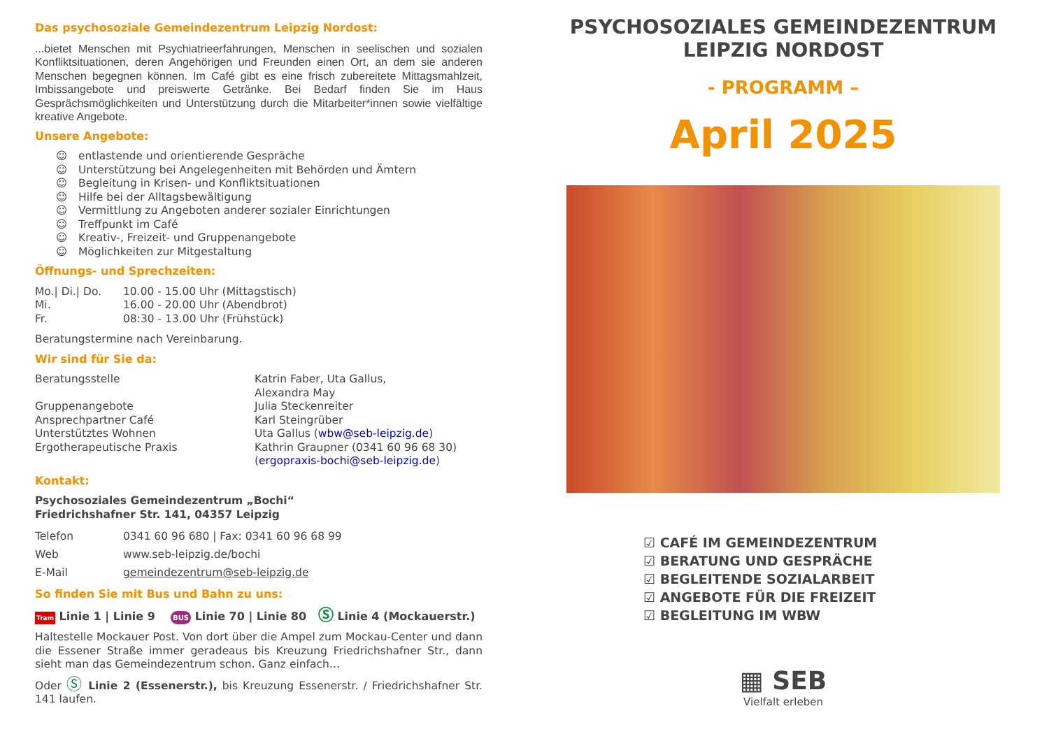Das psychosoziale Gemeindezentrum Leipzig Nordost:
...bietet Menschen mit Psychiatrieerfahrungen, Menschen in seelischen und sozialen Konfliktsituationen, deren Angehörigen und Freunden einen Ort, an dem sie anderen Menschen begegnen können. Im Café gibt es eine frisch zubereitete Mittagsmahlzeit, Imbissangebote und preiswerte Getränke. Bei Bedarf finden Sie im Haus Gesprächsmöglichkeiten und Unterstützung durch die Mitarbeiter*innen sowie vielfältige kreative Angebote.
Unsere Angebote:
☺ entlastende und orientierende Gespräche
☺ Unterstützung bei Angelegenheiten mit Behörden und Ämtern
☺ Begleitung in Krisen- und Konfliktsituationen
☺ Hilfe bei der Alltagsbewältigung
☺ Vermittlung zu Angeboten anderer sozialer Einrichtungen
☺ Treffpunkt im Café
☺ Kreativ-, Freizeit- und Gruppenangebote
☺ Möglichkeiten zur Mitgestaltung
Öffnungs- und Sprechzeiten:
| Mo./ Di./ Do. | 10.00 - 15.00 Uhr (Mittagstisch) |
| Mi. | 16.00 - 20.00 Uhr (Abendbrot) |
| Fr. | 08:30 - 13.00 Uhr (Frühstück) |
Beratungstermine nach Vereinbarung.
Wir sind für Sie da:
| Beratungsstelle | Katrin Faber, Uta Gallus, Alexandra May |
| Gruppenangebote | Julia Steckenreiter |
| Ansprechpartner Café | Karl Steingrüber |
| Unterstütztes Wohnen | Uta Gallus ( wbw@seb-leipzig.de ) |
| Ergotherapeutische Praxis | Kathrin Graupner (0341 60 96 68 30) ( ergopraxis-bochi@seb-leipzig.de ) |
Kontakt:
Psychosoziales Gemeindezentrum „Bochi“
Friedrichshafner Str. 141, 04357 Leipzig
| Telefon | 0341 60 96 680 / Fax: 0341 60 96 68 99 |
| Web | www.seb-leipzig.de/bochi |
| E-Mail | gemeindezentrum@seb-leipzig.de |
So finden Sie mit Bus und Bahn zu uns:
Tram Linie 1 | Linie 9 BUS Linie 70 | Linie 80 Ⓢ Linie 4 (Mockauerstr.)
Haltestelle Mockauer Post. Von dort über die Ampel zum Mockau-Center und dann die Essener Straße immer geradeaus bis Kreuzung Friedrichshafner Str., dann sieht man das Gemeindezentrum schon. Ganz einfach…
Oder Ⓢ Linie 2 (Essenerstr.), bis Kreuzung Essenerstr. / Friedrichshafner Str. 141 laufen.
PSYCHOSOZIALES GEMEINDEZENTRUM
LEIPZIG NORDOST
- PROGRAMM –
April 2025
☑ CAFÉ IM GEMEINDEZENTRUM
☑ BERATUNG UND GESPRÄCHE
☑ BEGLEITENDE SOZIALARBEIT
☑ ANGEBOTE FÜR DIE FREIZEIT
☑ BEGLEITUNG IM WBW
▦ SEB
Vielfalt erleben